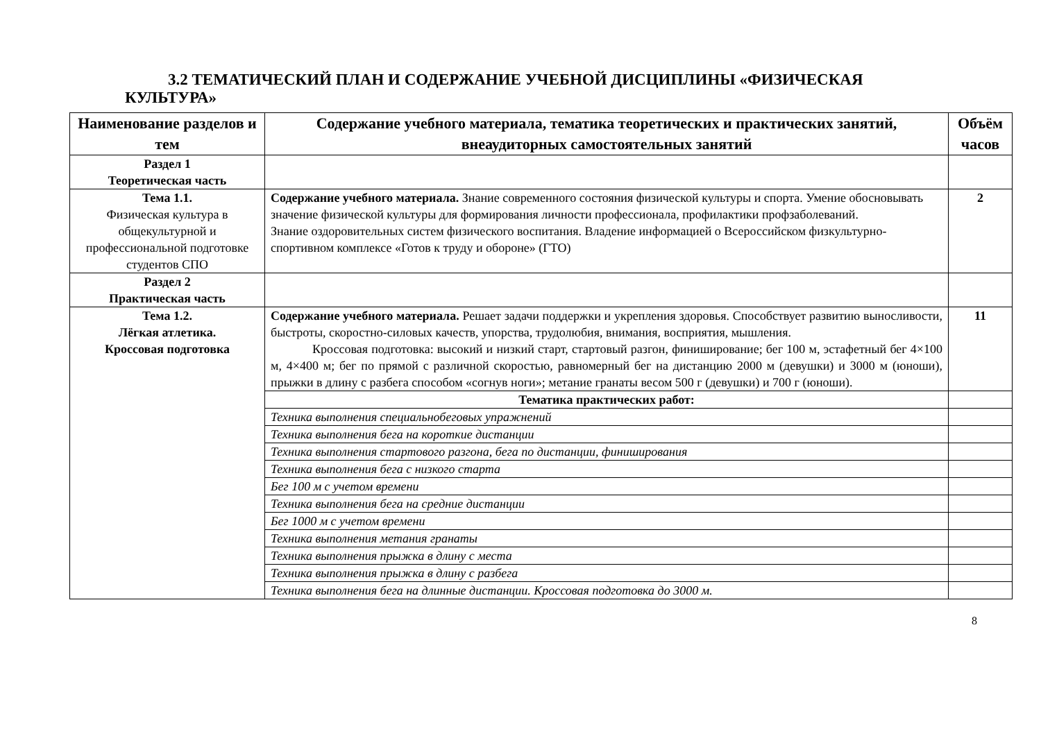3.2 ТЕМАТИЧЕСКИЙ ПЛАН И СОДЕРЖАНИЕ УЧЕБНОЙ ДИСЦИПЛИНЫ «ФИЗИЧЕСКАЯ
КУЛЬТУРА»
| Наименование разделов и тем | Содержание учебного материала, тематика теоретических и практических занятий, внеаудиторных самостоятельных занятий | Объём часов |
| --- | --- | --- |
| Раздел 1 Теоретическая часть | | |
| Тема 1.1. Физическая культура в общекультурной и профессиональной подготовке студентов СПО | Содержание учебного материала. Знание современного состояния физической культуры и спорта. Умение обосновывать значение физической культуры для формирования личности профессионала, профилактики профзаболеваний. Знание оздоровительных систем физического воспитания. Владение информацией о Всероссийском физкультурно-спортивном комплексе «Готов к труду и обороне» (ГТО) | 2 |
| Раздел 2 Практическая часть | | |
| Тема 1.2. Лёгкая атлетика. Кроссовая подготовка | Содержание учебного материала. Решает задачи поддержки и укрепления здоровья. Способствует развитию выносливости, быстроты, скоростно-силовых качеств, упорства, трудолюбия, внимания, восприятия, мышления. Кроссовая подготовка: высокий и низкий старт, стартовый разгон, финиширование; бег 100 м, эстафетный бег 4×100 м, 4×400 м; бег по прямой с различной скоростью, равномерный бег на дистанцию 2000 м (девушки) и 3000 м (юноши), прыжки в длину с разбега способом «согнув ноги»; метание гранаты весом 500 г (девушки) и 700 г (юноши). | 11 |
| | Тематика практических работ: | |
| | Техника выполнения специальнобеговых упражнений | |
| | Техника выполнения бега на короткие дистанции | |
| | Техника выполнения стартового разгона, бега по дистанции, финиширования | |
| | Техника выполнения бега с низкого старта | |
| | Бег 100 м с учетом времени | |
| | Техника выполнения бега на средние дистанции | |
| | Бег 1000 м с учетом времени | |
| | Техника выполнения метания гранаты | |
| | Техника выполнения прыжка в длину с места | |
| | Техника выполнения прыжка в длину с разбега | |
| | Техника выполнения бега на длинные дистанции. Кроссовая подготовка до 3000 м. | |
8